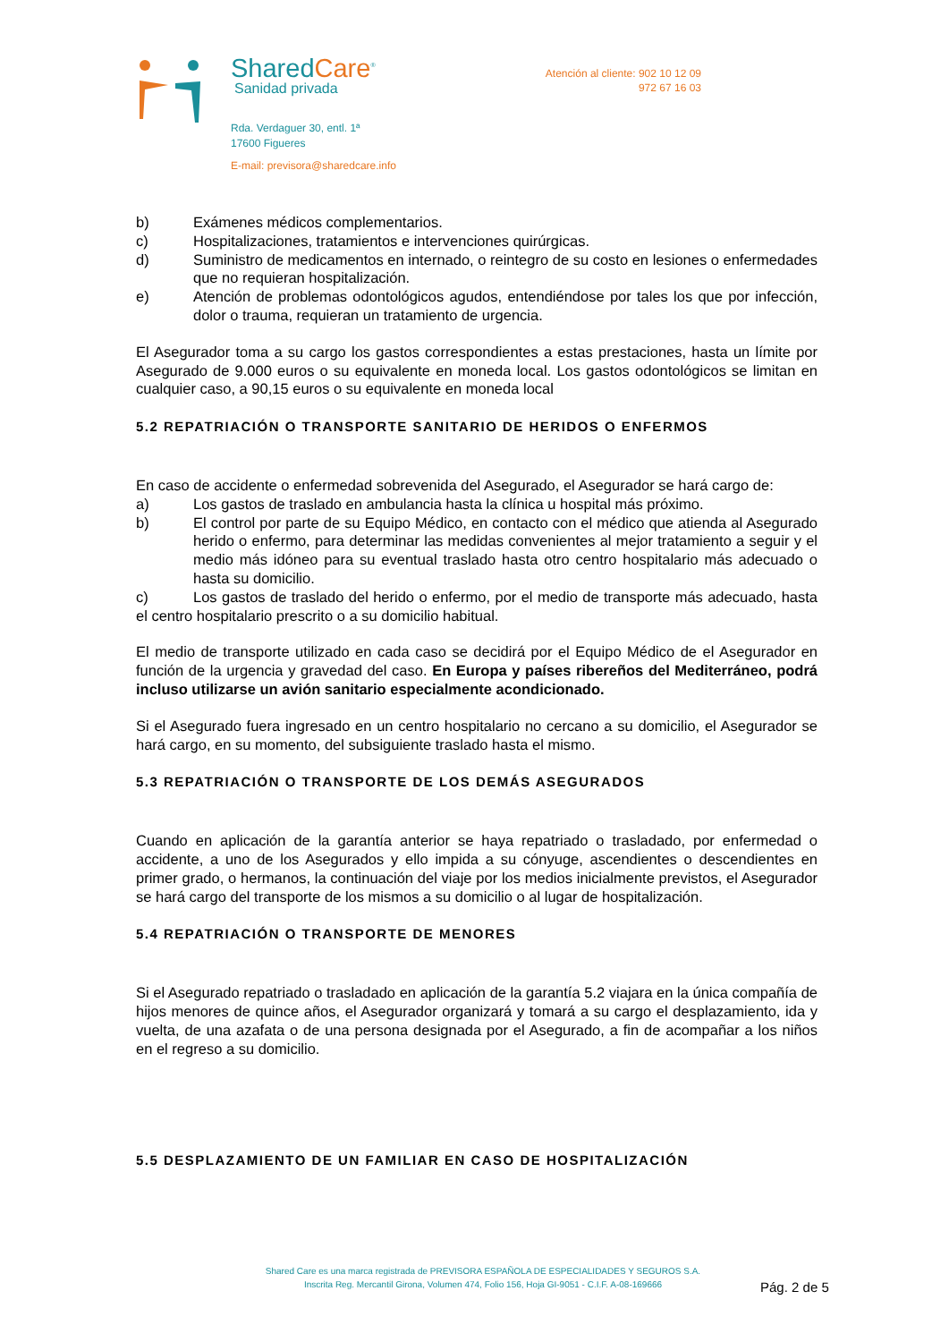SharedCare<sup>®</sup>
Sanidad privada
Rda. Verdaguer 30, entl. 1ª
17600 Figueres
E-mail: previsora@sharedcare.info
Atención al cliente: 902 10 12 09
972 67 16 03
b) Exámenes médicos complementarios.
c) Hospitalizaciones, tratamientos e intervenciones quirúrgicas.
d) Suministro de medicamentos en internado, o reintegro de su costo en lesiones o enfermedades que no requieran hospitalización.
e) Atención de problemas odontológicos agudos, entendiéndose por tales los que por infección, dolor o trauma, requieran un tratamiento de urgencia.
El Asegurador toma a su cargo los gastos correspondientes a estas prestaciones, hasta un límite por Asegurado de 9.000 euros o su equivalente en moneda local. Los gastos odontológicos se limitan en cualquier caso, a 90,15 euros o su equivalente en moneda local
5.2 REPATRIACIÓN O TRANSPORTE SANITARIO DE HERIDOS O ENFERMOS
En caso de accidente o enfermedad sobrevenida del Asegurado, el Asegurador se hará cargo de:
a) Los gastos de traslado en ambulancia hasta la clínica u hospital más próximo.
b) El control por parte de su Equipo Médico, en contacto con el médico que atienda al Asegurado herido o enfermo, para determinar las medidas convenientes al mejor tratamiento a seguir y el medio más idóneo para su eventual traslado hasta otro centro hospitalario más adecuado o hasta su domicilio.
c) Los gastos de traslado del herido o enfermo, por el medio de transporte más adecuado, hasta el centro hospitalario prescrito o a su domicilio habitual.
El medio de transporte utilizado en cada caso se decidirá por el Equipo Médico de el Asegurador en función de la urgencia y gravedad del caso. En Europa y países ribereños del Mediterráneo, podrá incluso utilizarse un avión sanitario especialmente acondicionado.
Si el Asegurado fuera ingresado en un centro hospitalario no cercano a su domicilio, el Asegurador se hará cargo, en su momento, del subsiguiente traslado hasta el mismo.
5.3 REPATRIACIÓN O TRANSPORTE DE LOS DEMÁS ASEGURADOS
Cuando en aplicación de la garantía anterior se haya repatriado o trasladado, por enfermedad o accidente, a uno de los Asegurados y ello impida a su cónyuge, ascendientes o descendientes en primer grado, o hermanos, la continuación del viaje por los medios inicialmente previstos, el Asegurador se hará cargo del transporte de los mismos a su domicilio o al lugar de hospitalización.
5.4 REPATRIACIÓN O TRANSPORTE DE MENORES
Si el Asegurado repatriado o trasladado en aplicación de la garantía 5.2 viajara en la única compañía de hijos menores de quince años, el Asegurador organizará y tomará a su cargo el desplazamiento, ida y vuelta, de una azafata o de una persona designada por el Asegurado, a fin de acompañar a los niños en el regreso a su domicilio.
5.5 DESPLAZAMIENTO DE UN FAMILIAR EN CASO DE HOSPITALIZACIÓN
Shared Care es una marca registrada de PREVISORA ESPAÑOLA DE ESPECIALIDADES Y SEGUROS S.A.
Inscrita Reg. Mercantil Girona, Volumen 474, Folio 156, Hoja GI-9051 - C.I.F. A-08-169666
Pág. 2 de 5